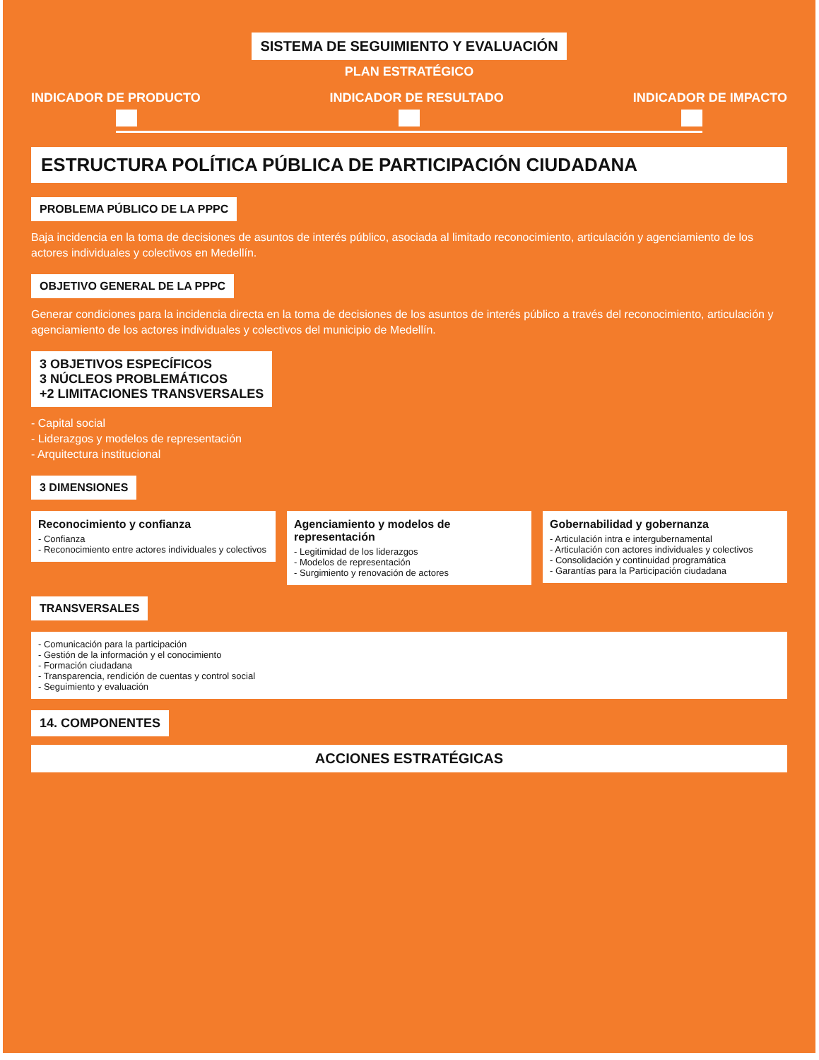SISTEMA DE SEGUIMIENTO Y EVALUACIÓN
PLAN ESTRATÉGICO
INDICADOR DE PRODUCTO INDICADOR DE RESULTADO INDICADOR DE IMPACTO
ESTRUCTURA POLÍTICA PÚBLICA DE PARTICIPACIÓN CIUDADANA
PROBLEMA PÚBLICO DE LA PPPC
Baja incidencia en la toma de decisiones de asuntos de interés público, asociada al limitado reconocimiento, articulación y agenciamiento de los actores individuales y colectivos en Medellín.
OBJETIVO GENERAL DE LA PPPC
Generar condiciones para la incidencia directa en la toma de decisiones de los asuntos de interés público a través del reconocimiento, articulación y agenciamiento de los actores individuales y colectivos del municipio de Medellín.
3 OBJETIVOS ESPECÍFICOS
3 NÚCLEOS PROBLEMÁTICOS
+2 LIMITACIONES TRANSVERSALES
- Capital social
- Liderazgos y modelos de representación
- Arquitectura institucional
3 DIMENSIONES
Reconocimiento y confianza
- Confianza
- Reconocimiento entre actores individuales y colectivos
Agenciamiento y modelos de representación
- Legitimidad de los liderazgos
- Modelos de representación
- Surgimiento y renovación de actores
Gobernabilidad y gobernanza
- Articulación intra e intergubernamental
- Articulación con actores individuales y colectivos
- Consolidación y continuidad programática
- Garantías para la Participación ciudadana
TRANSVERSALES
- Comunicación para la participación
- Gestión de la información y el conocimiento
- Formación ciudadana
- Transparencia, rendición de cuentas y control social
- Seguimiento y evaluación
14. COMPONENTES
ACCIONES ESTRATÉGICAS